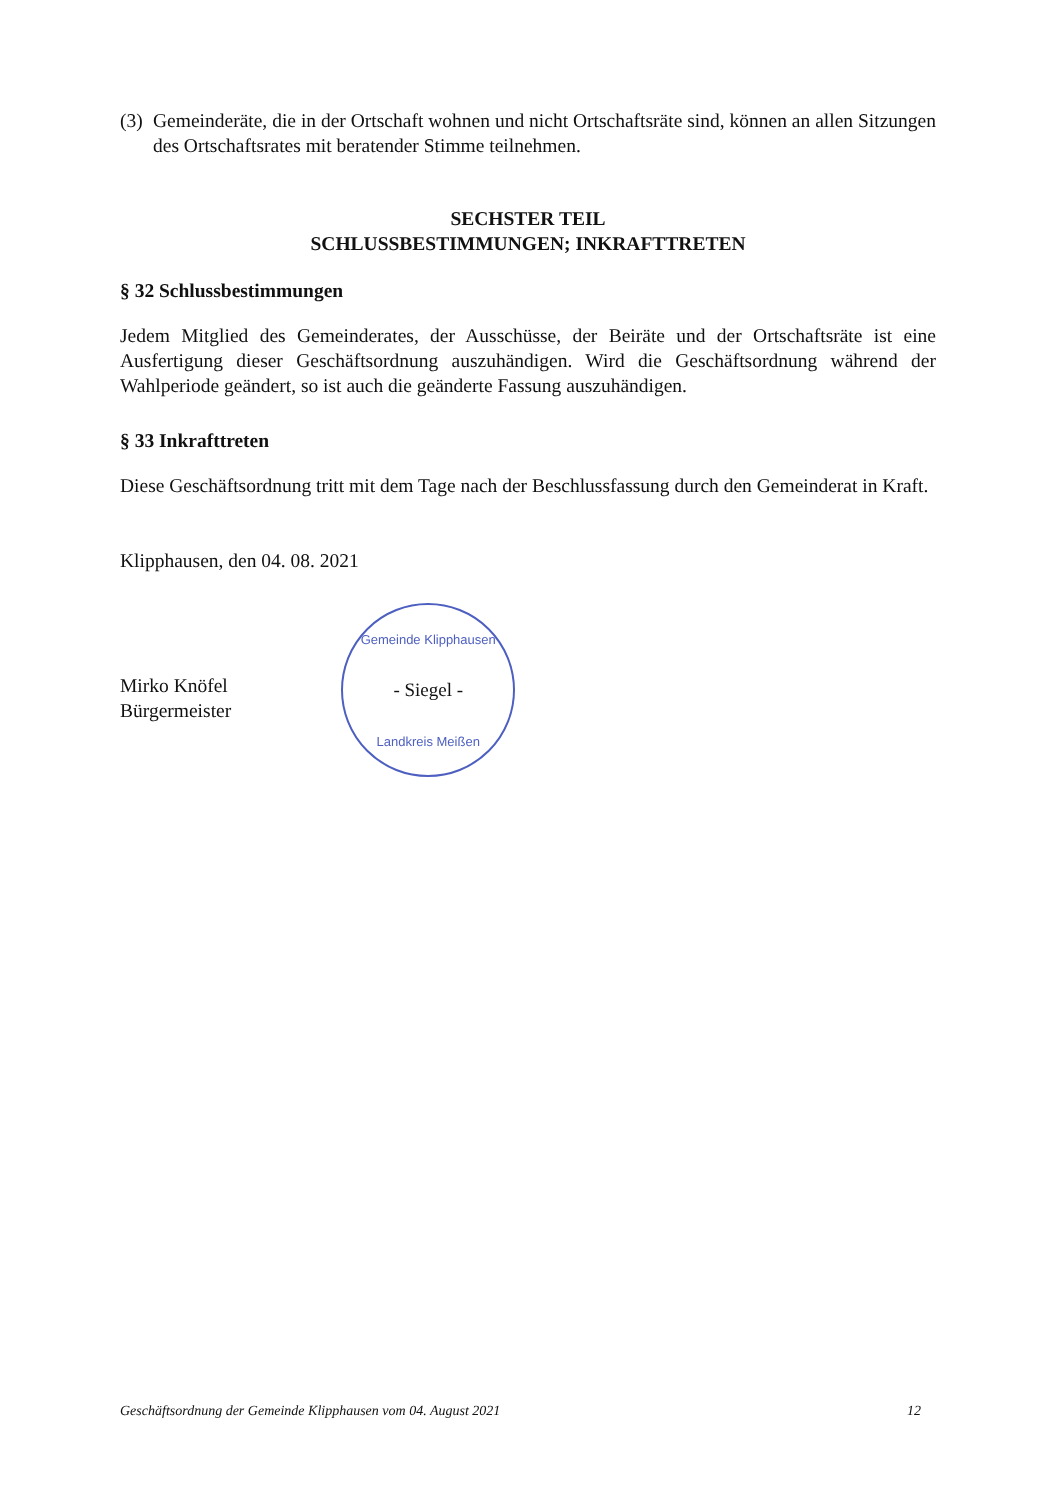(3)
Gemeinderäte, die in der Ortschaft wohnen und nicht Ortschaftsräte sind, können an allen Sitzungen des Ortschaftsrates mit beratender Stimme teilnehmen.
SECHSTER TEIL
SCHLUSSBESTIMMUNGEN; INKRAFTTRETEN
§ 32 Schlussbestimmungen
Jedem Mitglied des Gemeinderates, der Ausschüsse, der Beiräte und der Ortschaftsräte ist eine Ausfertigung dieser Geschäftsordnung auszuhändigen. Wird die Geschäftsordnung während der Wahlperiode geändert, so ist auch die geänderte Fassung auszuhändigen.
§ 33 Inkrafttreten
Diese Geschäftsordnung tritt mit dem Tage nach der Beschlussfassung durch den Gemeinderat in Kraft.
Klipphausen, den 04. 08. 2021
Mirko Knöfel
Bürgermeister
Gemeinde Klipphausen
- Siegel -
Landkreis Meißen
Geschäftsordnung der Gemeinde Klipphausen vom 04. August 2021 12